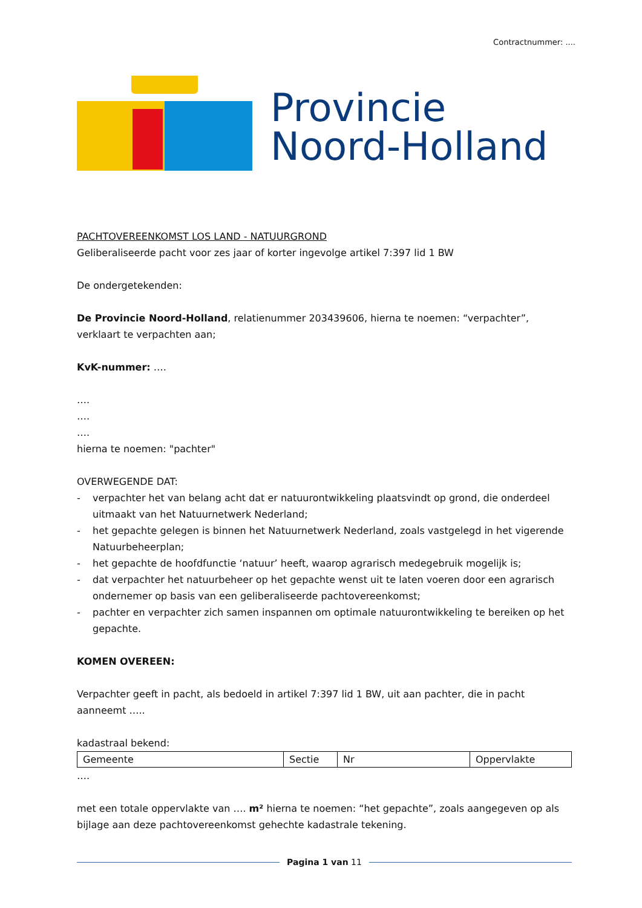Contractnummer: ....
Provincie
Noord-Holland
PACHTOVEREENKOMST LOS LAND - NATUURGROND
Geliberaliseerde pacht voor zes jaar of korter ingevolge artikel 7:397 lid 1 BW
De ondergetekenden:
De Provincie Noord-Holland, relatienummer 203439606, hierna te noemen: “verpachter”, verklaart te verpachten aan;
KvK-nummer: ….
….
….
….
hierna te noemen: "pachter"
OVERWEGENDE DAT:
- verpachter het van belang acht dat er natuurontwikkeling plaatsvindt op grond, die onderdeel uitmaakt van het Natuurnetwerk Nederland;
- het gepachte gelegen is binnen het Natuurnetwerk Nederland, zoals vastgelegd in het vigerende Natuurbeheerplan;
- het gepachte de hoofdfunctie ‘natuur’ heeft, waarop agrarisch medegebruik mogelijk is;
- dat verpachter het natuurbeheer op het gepachte wenst uit te laten voeren door een agrarisch ondernemer op basis van een geliberaliseerde pachtovereenkomst;
- pachter en verpachter zich samen inspannen om optimale natuurontwikkeling te bereiken op het gepachte.
KOMEN OVEREEN:
Verpachter geeft in pacht, als bedoeld in artikel 7:397 lid 1 BW, uit aan pachter, die in pacht aanneemt …..
kadastraal bekend:
| Gemeente | Sectie | Nr | Oppervlakte |
….
met een totale oppervlakte van …. m² hierna te noemen: “het gepachte”, zoals aangegeven op als bijlage aan deze pachtovereenkomst gehechte kadastrale tekening.
Pagina 1 van 11